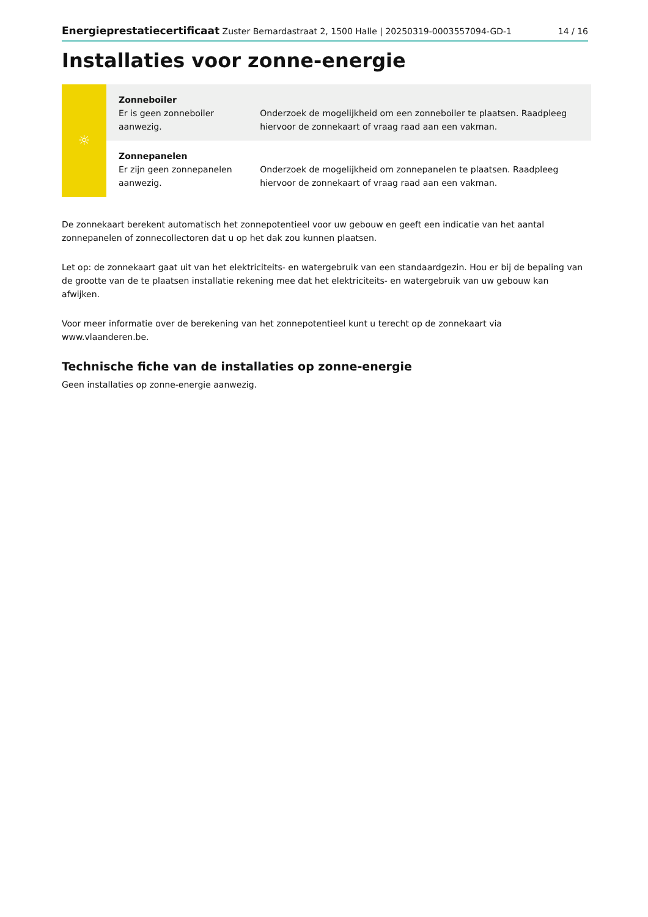Energieprestatiecertificaat Zuster Bernardastraat 2, 1500 Halle | 20250319-0003557094-GD-1 14 / 16
Installaties voor zonne-energie
| ☼ | Zonneboiler Er is geen zonneboiler aanwezig. | Onderzoek de mogelijkheid om een zonneboiler te plaatsen. Raadpleeg hiervoor de zonnekaart of vraag raad aan een vakman. |
| | Zonnepanelen Er zijn geen zonnepanelen aanwezig. | Onderzoek de mogelijkheid om zonnepanelen te plaatsen. Raadpleeg hiervoor de zonnekaart of vraag raad aan een vakman. |
De zonnekaart berekent automatisch het zonnepotentieel voor uw gebouw en geeft een indicatie van het aantal zonnepanelen of zonnecollectoren dat u op het dak zou kunnen plaatsen.
Let op: de zonnekaart gaat uit van het elektriciteits- en watergebruik van een standaardgezin. Hou er bij de bepaling van de grootte van de te plaatsen installatie rekening mee dat het elektriciteits- en watergebruik van uw gebouw kan afwijken.
Voor meer informatie over de berekening van het zonnepotentieel kunt u terecht op de zonnekaart via www.vlaanderen.be.
Technische fiche van de installaties op zonne-energie
Geen installaties op zonne-energie aanwezig.